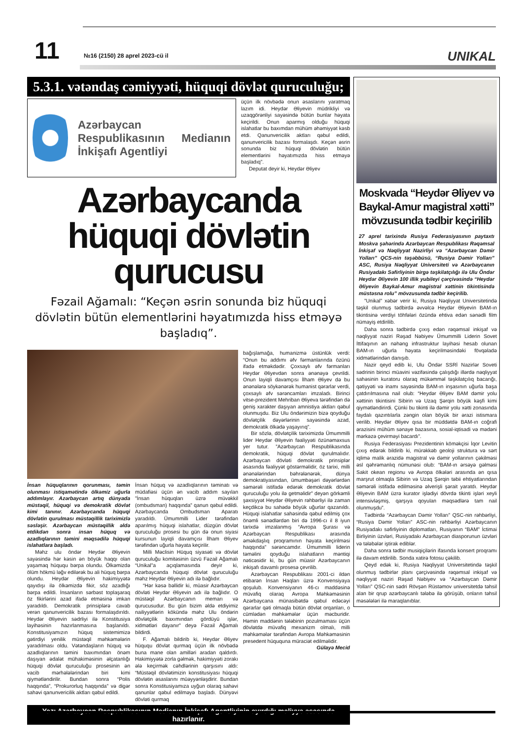11
№16 (2150) 28 aprel 2023-cü il
UNIKAL
5.3.1. vətəndaş cəmiyyəti, hüquqi dövlət quruculuğu;
Azərbaycan Respublikasının Medianın İnkişafı Agentliyi
üçün ilk növbədə onun əsaslarını yaratmaq lazım idi. Heydər Əliyevin müdrikliyi və uzaqgörənliyi sayəsində bütün bunlar həyata keçirildi. Onun aparmış olduğu hüquqi islahatlar bu baxımdan mühüm əhəmiyyət kəsb etdi. Qanunvericilik aktları qəbul edildi, qanunvericilik bazası formalaşdı. Keçən əsrin sonunda biz hüquqi dövlətin bütün elementlərini həyatımızda hiss etməyə başladıq”.
Deputat deyir ki, Heydər Əliyev
Azərbaycanda hüquqi dövlətin qurucusu
Fəzail Ağamalı: “Keçən əsrin sonunda biz hüquqi dövlətin bütün elementlərini həyatımızda hiss etməyə başladıq”.
İnsan hüquqlarının qorunması, təmin olunması istiqamətində ölkəmiz uğurla addımlayır. Azərbaycan artıq dünyada müstəqil, hüquqi və demokratik dövlət kimi tanınır. Azərbaycanda hüquqi dövlətin qurulması müstəqillik tariximizlə səsləşir. Azərbaycan müstəqillik əldə etdikdən sonra insan hüquq və azadlıqlarının təmini məqsədilə hüquqi islahatlara başladı.
Məhz ulu öndər Heydər Əliyevin sayəsində hər kəsin ən böyük haqqı olan yaşamaq hüququ bərpa olundu. Ölkəmizdə ölüm hökmü ləğv edilərək bu ali hüquq bərpa olundu. Heydər Əliyevin hakimiyyətə qayıdışı ilə ölkəmizdə fikir, söz azadlığı bərpa edildi. İnsanların sərbəst toplaşaraq öz fikirlərini azad ifadə etməsinə imkan yaradıldı. Demokratik prinsiplərə cavab verən qanunvericilik bazası formalaşdırıldı. Heydər Əliyevin sədrliyi ilə Konstitusiya layihəsinin hazırlanmasına başlanıldı. Konstitusiyamızın hüquq sistemimizə gətirdiyi yenilik müstəqil məhkəmələrin yaradılması oldu. Vətəndaşların hüquq və azadlıqlarının təmini baxımından önəm daşıyan ədalət mühakiməsinin əlçatanlığı hüquqi dövlət quruculuğu prosesinin ən vacib mərhələlərindən biri kimi qiymətləndirilir. Bundan sonra “Polis haqqında”, “Prokurorluq haqqında” və digər sahəvi qanunvericilik aktları qəbul edildi.
İnsan hüquq və azadlıqlarının təminatı və müdafiəsi üçün ən vacib addım sayılan ”İnsan hüquqları üzrə müvəkkil (ombudsman) haqqında” qanun qəbul edildi. Azərbaycanda Ombudsman Aparatı yaradıldı. Ümummilli Lider tərəfindən aparılmış hüquqi islahatlar, düzgün dövlət quruculuğu prosesi bu gün də onun siyasi kursunun layiqli davamçısı İlham Əliyev tərəfindən uğurla həyata keçirilir.
Milli Məclisin Hüquq siyasəti və dövlət quruculuğu komitəsinin üzvü Fəzail Ağamalı “Unikal”a açıqlamasında deyir ki, Azərbaycanda hüquqi dövlət quruculuğu məhz Heydər Əliyevin adı ilə bağlıdır.
“Hər kəsə bəllidir ki, müasir Azərbaycan dövləti Heydər Əliyevin adı ilə bağlıdır. O müstəqil Azərbaycanın memarı və qurucusudur. Bu gün bizim əldə etdiyimiz nailiyyətlərin kökündə məhz Ulu öndərin dövlətçilik baxımından gördüyü işlər, xidmətləri dayanır” deyə Fəzail Ağamalı bildirdi.
F. Ağamalı bildirib ki, Heydər Əliyev hüququ dövlət qurmaq üçün ilk növbədə buna mane olan amilləri aradan qaldırdı. Hakimiyyətə zorla gəlmək, hakimiyyəti zorakı ələ keçirmək cəhdlərinin qarşısını aldı: “Müstəqil dövlətimizin konstitusiyası hüquqi dövlətin əsaslarını müəyyənləşdirir. Bundan sonra Konstitusiyamıza uyğun olaraq sahəvi qanunlar qəbul edilməyə başladı. Dünyəvi dövləti qurmaq
bağışlamağa, humanizmə üstünlük verdi: “Onun bu addımı əfv fərmanlarında özünü ifadə etməkdədir. Çoxsaylı əfv fərmanları Heydər Əliyevdən sonra ənənəyə çevrildi. Onun layiqli davamçısı İlham Əliyev də bu ənənələrə söykənərək humanist qərarlar verdi, çoxsaylı əfv sərəncamları imzaladı. Birinci vitse-prezident Mehriban Əliyeva tərəfindən də geniş xarakter daşıyan amnistiya aktları qəbul olunmuşdu. Biz Ulu öndərimizin bizə qoyduğu dövlətçilik dəyərlərinin sayəsində azad, demokratik ölkədə yaşayırıq”.
Bir sözlə, dövlətçilik tariximizdə Ümummilli lider Heydər Əliyevin fəaliyyəti özünəməxsus yer tutur. ”Azərbaycan Respublikasında demokratik, hüquqi dövlət qurulmalıdır. Azərbaycan dövləti demokratik prinsiplər əsasında fəaliyyət göstərməlidir, öz tarixi, milli ənənələrindən bəhrələnərək, dünya demokratiyasından, ümumbəşəri dəyərlərdən səmərəli istifadə edərək demokratik dövlət quruculuğu yolu ilə getməlidir” deyən görkəmli şəxsiyyət Heydər Əliyevin rəhbərliyi ilə zaman keçdikcə bu sahədə böyük uğurlar qazanıldı. Hüquqi islahatlar sahəsində qəbul edilmiş çox önəmli sənədlərdən biri də 1996-cı il 8 iyun tarixdə imzalanmış “Avropa Şurası və Azərbaycan Respublikası arasında əməkdaşlıq proqramının həyata keçirilməsi haqqında” sərəncamdır. Ümummilli liderin təməlini qoyduğu islahatların məntiqi nəticəsidir ki, bu gün müasir Azərbaycanın inkişafı davamlı prosesə çevrilib.
Azərbaycan Respublikası 2001-ci ildən etibarən İnsan Haqları üzrə Konvensiyaya qoşulub. Konvensiyanın 46-cı maddəsinə müvafiq olaraq Avropa Məhkəməsinin Azərbaycana münasibətdə qəbul edəcəyi qərarlar qəti olmaqla bütün dövlət orqanları, o cümlədən məhkəmələr üçün məcburidir. Həmin maddənin tələbinin pozulmaması üçün dövlətdə müvafiq mexanizm olmalı, milli məhkəmələr tərəfindən Avropa Məhkəməsinin presedent hüququna müraciət edilməlidir.
Gülayə Mecid
Yazı Azərbaycan Respublikasının Medianın İnkişafı Agentliyinin ayırdığı maliyyə əsasında hazırlanır.
Moskvada “Heydər Əliyev və Baykal-Amur magistral xətti” mövzusunda tədbir keçirilib
27 aprel tarixində Rusiya Federasiyasının paytaxtı Moskva şəhərində Azərbaycan Respublikası Rəqəmsal İnkişaf və Nəqliyyat Nazirliyi və “Azərbaycan Dəmir Yolları” QCS-nin təşəbbüsü, “Rusiya Dəmir Yolları” ASC, Rusiya Nəqliyyat Universiteti və Azərbaycanın Rusiyadakı Səfirliyinin birgə təşkilatçılığı ilə Ulu Öndər Heydər Əliyevin 100 illik yubileyi çərçivəsində “Heydər Əliyevin Baykal-Amur magistral xəttinin tikintisində müstəsna rolu” mövzusunda tədbir keçirilib.
”Unikal” xəbər verir ki, Rusiya Nəqliyyat Universitetində təşkil olunmuş tədbirdə əvvəlcə Heydər Əliyevin BAM-ın tikintisinə verdiyi töhfələri özündə ehtiva edən sənədli film nümayiş etdirilib.
Daha sonra tədbirdə çıxış edən rəqəmsal inkişaf və nəqliyyat naziri Rəşad Nəbiyev Ümummilli Liderin Sovet İttifaqının ən nəhəng infrastruktur layihəsi hesab olunan BAM-ın uğurla həyata keçirilməsindəki fövqəladə xidmətlərindən danışıb.
Nazir qeyd edib ki, Ulu Öndər SSRİ Nazirlər Soveti sədrinin birinci müavini vəzifəsində çalışdığı illərdə nəqliyyat sahəsinin kuratoru olaraq mükəmməl təşkilatçılıq bacarığı, qətiyyəti və inamı sayəsində BAM-ın inşasının uğurla başa çatdırılmasına nail olub: “Heydər Əliyev BAM dəmir yolu xəttinin tikintisini Sibirin və Uzaq Şərqin böyük kəşfi kimi qiymətləndirirdi. Çünki bu tikinti ilə dəmir yolu xətti zonasında faydalı qazıntılarla zəngin olan böyük bir ərazi istismara verilib. Heydər Əliyev qısa bir müddətdə BAM-ın coğrafi ərazisini mühüm sənaye bazasına, sosial-iqtisadi və mədəni mərkəzə çevirməyi bacardı”.
Rusiya Federasiyası Prezidentinin köməkçisi İqor Levitin çıxış edərək bildirib ki, mürəkkəb geoloji struktura və sərt iqlimə malik ərazidə magistral və dəmir yollarının çəkilməsi əsl qəhrəmanlıq nümunəsi olub: “BAM-ın ərsəyə gəlməsi Sakit okean regionu və Avropa ölkələri arasında ən qısa marşrut olmaqla Sibirin və Uzaq Şərqin təbii ehtiyatlarından səmərəli istifadə edilməsinə əlverişli şərait yaratdı. Heydər Əliyevin BAM üzrə kurator işlədiyi dövrdə tikinti işləri xeyli intensivləşmiş, qarşıya qoyulan məqsədlərə tam nail olunmuşdu”.
Tədbirdə “Azərbaycan Dəmir Yolları” QSC-nin rəhbərliyi, “Rusiya Dəmir Yolları” ASC-nin rəhbərliyi Azərbaycanın Rusiyadakı səfirliyinin diplomatları, Rusiyanın “BAM” İctimai Birliyinin üzvləri, Rusiyadakı Azərbaycan diasporunun üzvləri və tələbələr iştirak ediblər.
Daha sonra tədbir musiqiçilərin ifasında konsert proqramı ilə davam etdirilib. Sonda xatirə fotosu çəkilib.
Qeyd edək ki, Rusiya Nəqliyyat Universitetində təşkil olunmuş tədbirlər planı çərçivəsində rəqəmsal inkişaf və nəqliyyat naziri Rəşad Nəbiyev və “Azərbaycan Dəmir Yolları” QSC-nin sədri Rövşən Rüstəmov universitetdə təhsil alan bir qrup azərbaycanlı tələbə ilə görüşüb, onların təhsil məsələləri ilə maraqlanıblar.